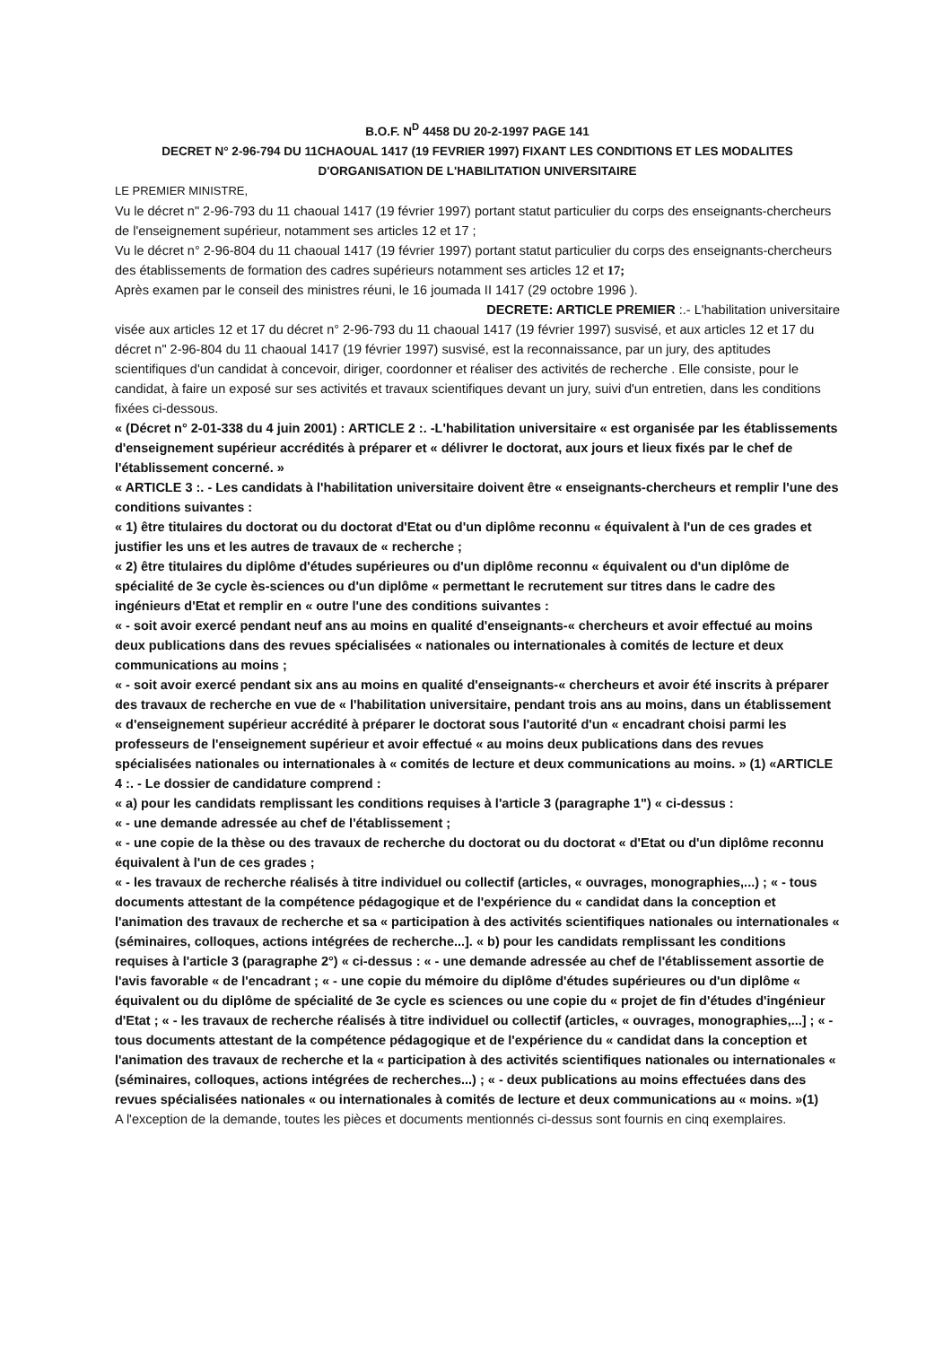B.O.F. N<sup>D</sup> 4458 DU 20-2-1997 PAGE 141
DECRET N° 2-96-794 DU 11CHAOUAL 1417 (19 FEVRIER 1997) FIXANT LES CONDITIONS ET LES MODALITES D'ORGANISATION DE L'HABILITATION UNIVERSITAIRE
LE PREMIER MINISTRE,
Vu le décret n" 2-96-793 du 11 chaoual 1417 (19 février 1997) portant statut particulier du corps des enseignants-chercheurs de l'enseignement supérieur, notamment ses articles 12 et 17 ;
Vu le décret n° 2-96-804 du 11 chaoual 1417 (19 février 1997) portant statut particulier du corps des enseignants-chercheurs des établissements de formation des cadres supérieurs notamment ses articles 12 et 17;
Après examen par le conseil des ministres réuni, le 16 joumada II 1417 (29 octobre 1996 ).
DECRETE: ARTICLE PREMIER :.- L'habilitation universitaire
visée aux articles 12 et 17 du décret n° 2-96-793 du 11 chaoual 1417 (19 février 1997) susvisé, et aux articles 12 et 17 du décret n" 2-96-804 du 11 chaoual 1417 (19 février 1997) susvisé, est la reconnaissance, par un jury, des aptitudes scientifiques d'un candidat à concevoir, diriger, coordonner et réaliser des activités de recherche . Elle consiste, pour le candidat, à faire un exposé sur ses activités et travaux scientifiques devant un jury, suivi d'un entretien, dans les conditions fixées ci-dessous.
« (Décret n° 2-01-338 du 4 juin 2001) : ARTICLE 2 :. -L'habilitation universitaire « est organisée par les établissements d'enseignement supérieur accrédités à préparer et « délivrer le doctorat, aux jours et lieux fixés par le chef de l'établissement concerné. »
« ARTICLE 3 :. - Les candidats à l'habilitation universitaire doivent être « enseignants-chercheurs et remplir l'une des conditions suivantes :
« 1) être titulaires du doctorat ou du doctorat d'Etat ou d'un diplôme reconnu « équivalent à l'un de ces grades et justifier les uns et les autres de travaux de « recherche ;
« 2) être titulaires du diplôme d'études supérieures ou d'un diplôme reconnu « équivalent ou d'un diplôme de spécialité de 3e cycle ès-sciences ou d'un diplôme « permettant le recrutement sur titres dans le cadre des ingénieurs d'Etat et remplir en « outre l'une des conditions suivantes :
« - soit avoir exercé pendant neuf ans au moins en qualité d'enseignants-« chercheurs et avoir effectué au moins deux publications dans des revues spécialisées « nationales ou internationales à comités de lecture et deux communications au moins ;
« - soit avoir exercé pendant six ans au moins en qualité d'enseignants-« chercheurs et avoir été inscrits à préparer des travaux de recherche en vue de « l'habilitation universitaire, pendant trois ans au moins, dans un établissement « d'enseignement supérieur accrédité à préparer le doctorat sous l'autorité d'un « encadrant choisi parmi les professeurs de l'enseignement supérieur et avoir effectué « au moins deux publications dans des revues spécialisées nationales ou internationales à « comités de lecture et deux communications au moins. » (1) «ARTICLE 4 :. - Le dossier de candidature comprend :
« a) pour les candidats remplissant les conditions requises à l'article 3 (paragraphe 1") « ci-dessus :
« - une demande adressée au chef de l'établissement ;
« - une copie de la thèse ou des travaux de recherche du doctorat ou du doctorat « d'Etat ou d'un diplôme reconnu équivalent à l'un de ces grades ;
« - les travaux de recherche réalisés à titre individuel ou collectif (articles, « ouvrages, monographies,...) ; « - tous documents attestant de la compétence pédagogique et de l'expérience du « candidat dans la conception et l'animation des travaux de recherche et sa « participation à des activités scientifiques nationales ou internationales « (séminaires, colloques, actions intégrées de recherche...]. « b) pour les candidats remplissant les conditions requises à l'article 3 (paragraphe 2°) « ci-dessus : « - une demande adressée au chef de l'établissement assortie de l'avis favorable « de l'encadrant ; « - une copie du mémoire du diplôme d'études supérieures ou d'un diplôme « équivalent ou du diplôme de spécialité de 3e cycle es sciences ou une copie du « projet de fin d'études d'ingénieur d'Etat ; « - les travaux de recherche réalisés à titre individuel ou collectif (articles, « ouvrages, monographies,...] ; « - tous documents attestant de la compétence pédagogique et de l'expérience du « candidat dans la conception et l'animation des travaux de recherche et la « participation à des activités scientifiques nationales ou internationales « (séminaires, colloques, actions intégrées de recherches...) ; « - deux publications au moins effectuées dans des revues spécialisées nationales « ou internationales à comités de lecture et deux communications au « moins. »(1)
A l'exception de la demande, toutes les pièces et documents mentionnés ci-dessus sont fournis en cinq exemplaires.